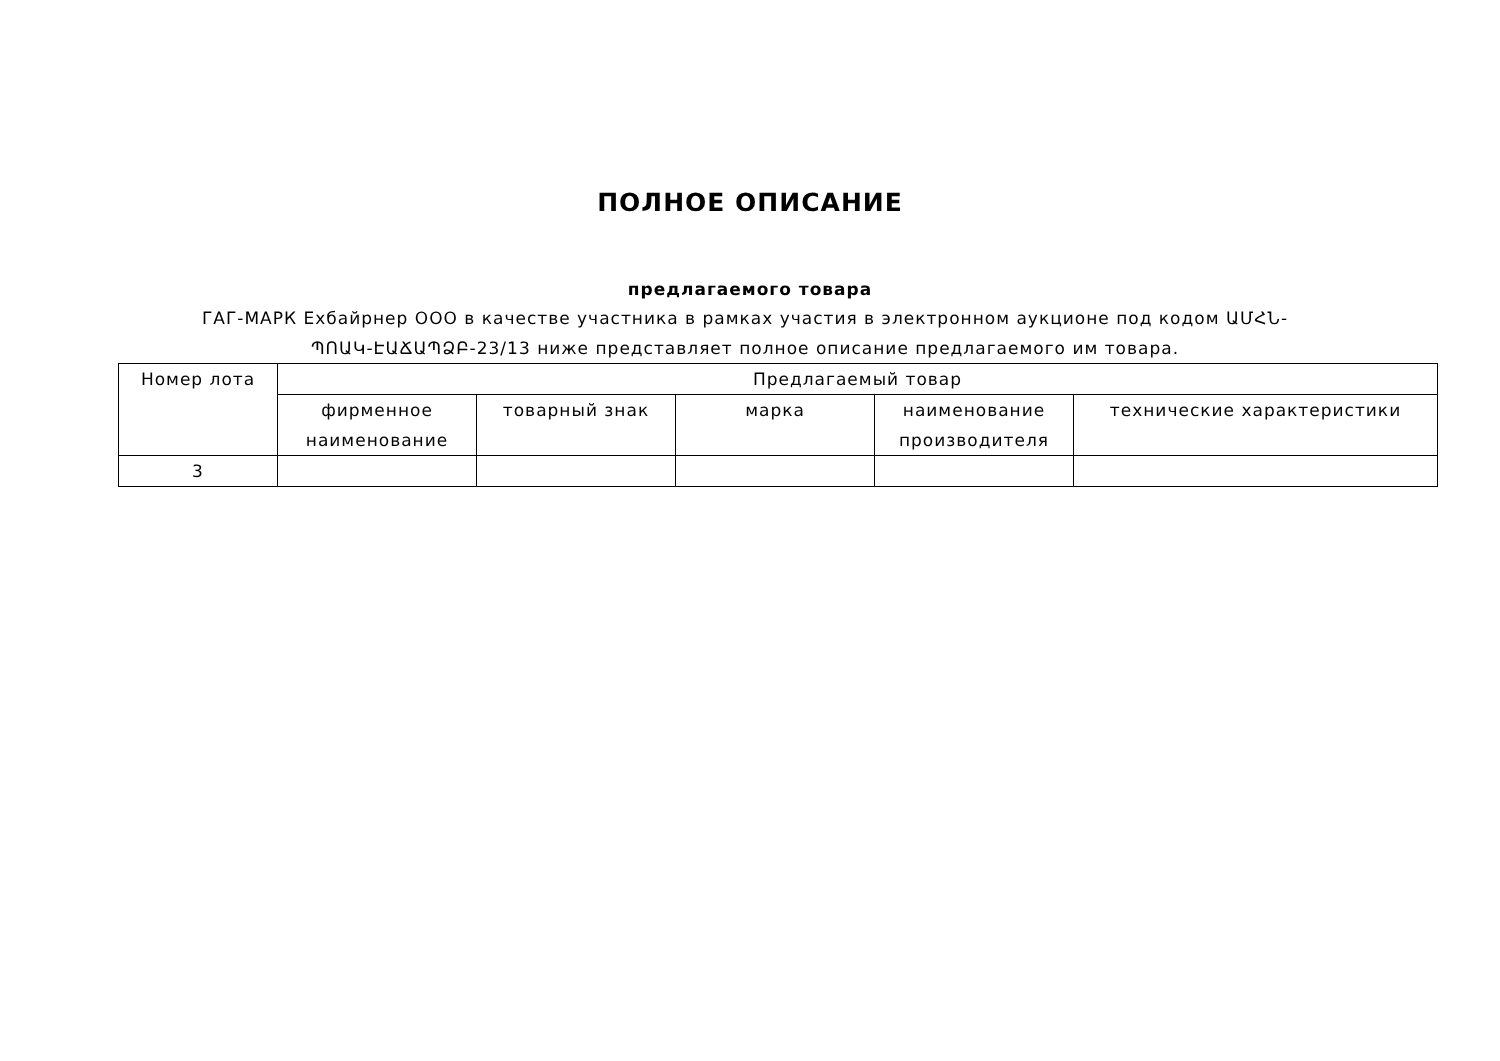ПОЛНОЕ ОПИСАНИЕ
предлагаемого товара
ГАГ-МАРК Ехбайрнер ООО в качестве участника в рамках участия в электронном аукционе под кодом ԱՄՀՆ-ՊՈԱԿ-ԷԱՃԱՊՁԲ-23/13 ниже представляет полное описание предлагаемого им товара.
| Номер лота | Предлагаемый товар | | | | |
| --- | --- | --- | --- | --- | --- |
| | фирменное наименование | товарный знак | марка | наименование производителя | технические характеристики |
| 3 | | | | | |